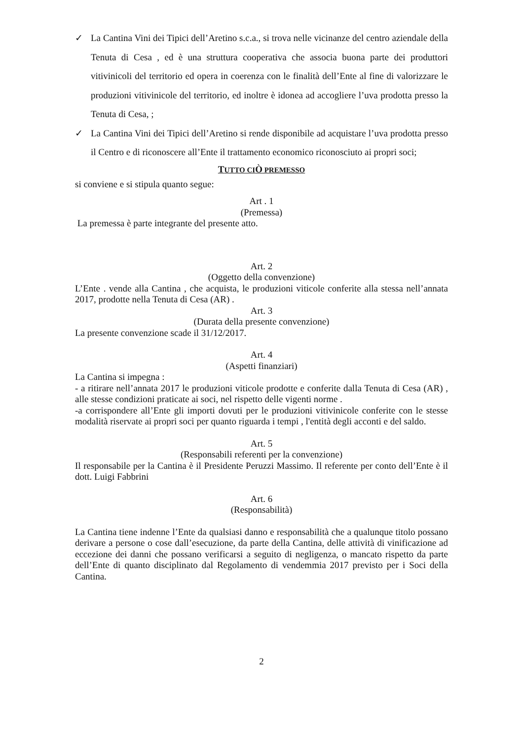✓ La Cantina Vini dei Tipici dell’Aretino s.c.a., si trova nelle vicinanze del centro aziendale della Tenuta di Cesa , ed è una struttura cooperativa che associa buona parte dei produttori vitivinicoli del territorio ed opera in coerenza con le finalità dell’Ente al fine di valorizzare le produzioni vitivinicole del territorio, ed inoltre è idonea ad accogliere l’uva prodotta presso la Tenuta di Cesa, ;
✓ La Cantina Vini dei Tipici dell’Aretino si rende disponibile ad acquistare l’uva prodotta presso il Centro e di riconoscere all’Ente il trattamento economico riconosciuto ai propri soci;
TUTTO CIÒ PREMESSO
si conviene e si stipula quanto segue:
Art . 1
(Premessa)
La premessa è parte integrante del presente atto.
Art. 2
(Oggetto della convenzione)
L’Ente . vende alla Cantina , che acquista, le produzioni viticole conferite alla stessa nell’annata 2017, prodotte nella Tenuta di Cesa (AR) .
Art. 3
(Durata della presente convenzione)
La presente convenzione scade il 31/12/2017.
Art. 4
(Aspetti finanziari)
La Cantina si impegna :
- a ritirare nell’annata 2017 le produzioni viticole prodotte e conferite dalla Tenuta di Cesa (AR) , alle stesse condizioni praticate ai soci, nel rispetto delle vigenti norme .
-a corrispondere all’Ente gli importi dovuti per le produzioni vitivinicole conferite con le stesse modalità riservate ai propri soci per quanto riguarda i tempi , l'entità degli acconti e del saldo.
Art. 5
(Responsabili referenti per la convenzione)
Il responsabile per la Cantina è il Presidente Peruzzi Massimo. Il referente per conto dell’Ente è il dott. Luigi Fabbrini
Art. 6
(Responsabilità)
La Cantina tiene indenne l’Ente da qualsiasi danno e responsabilità che a qualunque titolo possano derivare a persone o cose dall’esecuzione, da parte della Cantina, delle attività di vinificazione ad eccezione dei danni che possano verificarsi a seguito di negligenza, o mancato rispetto da parte dell’Ente di quanto disciplinato dal Regolamento di vendemmia 2017 previsto per i Soci della Cantina.
2